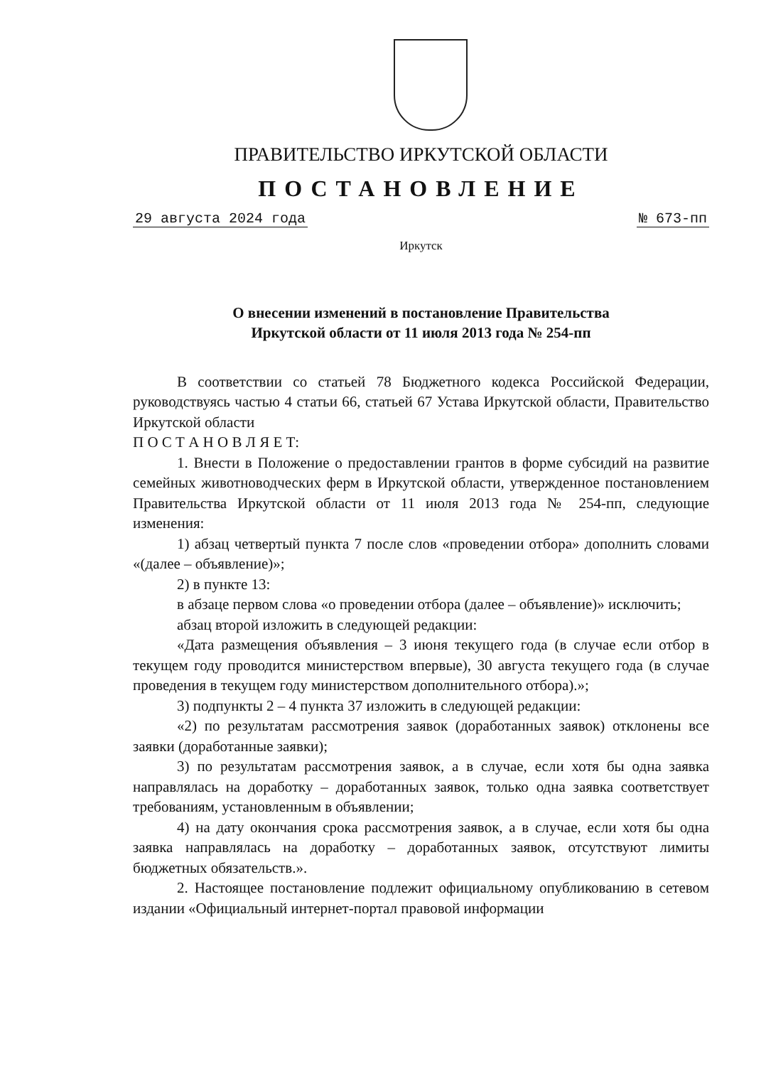ПРАВИТЕЛЬСТВО ИРКУТСКОЙ ОБЛАСТИ
ПОСТАНОВЛЕНИЕ
29 августа 2024 года № 673-пп
Иркутск
О внесении изменений в постановление Правительства
Иркутской области от 11 июля 2013 года № 254-пп
В соответствии со статьей 78 Бюджетного кодекса Российской Федерации, руководствуясь частью 4 статьи 66, статьей 67 Устава Иркутской области, Правительство Иркутской области
П О С Т А Н О В Л Я Е Т:
1. Внести в Положение о предоставлении грантов в форме субсидий на развитие семейных животноводческих ферм в Иркутской области, утвержденное постановлением Правительства Иркутской области от 11 июля 2013 года № 254-пп, следующие изменения:
1) абзац четвертый пункта 7 после слов «проведении отбора» дополнить словами «(далее – объявление)»;
2) в пункте 13:
в абзаце первом слова «о проведении отбора (далее – объявление)» исключить;
абзац второй изложить в следующей редакции:
«Дата размещения объявления – 3 июня текущего года (в случае если отбор в текущем году проводится министерством впервые), 30 августа текущего года (в случае проведения в текущем году министерством дополнительного отбора).»;
3) подпункты 2 – 4 пункта 37 изложить в следующей редакции:
«2) по результатам рассмотрения заявок (доработанных заявок) отклонены все заявки (доработанные заявки);
3) по результатам рассмотрения заявок, а в случае, если хотя бы одна заявка направлялась на доработку – доработанных заявок, только одна заявка соответствует требованиям, установленным в объявлении;
4) на дату окончания срока рассмотрения заявок, а в случае, если хотя бы одна заявка направлялась на доработку – доработанных заявок, отсутствуют лимиты бюджетных обязательств.».
2. Настоящее постановление подлежит официальному опубликованию в сетевом издании «Официальный интернет-портал правовой информации